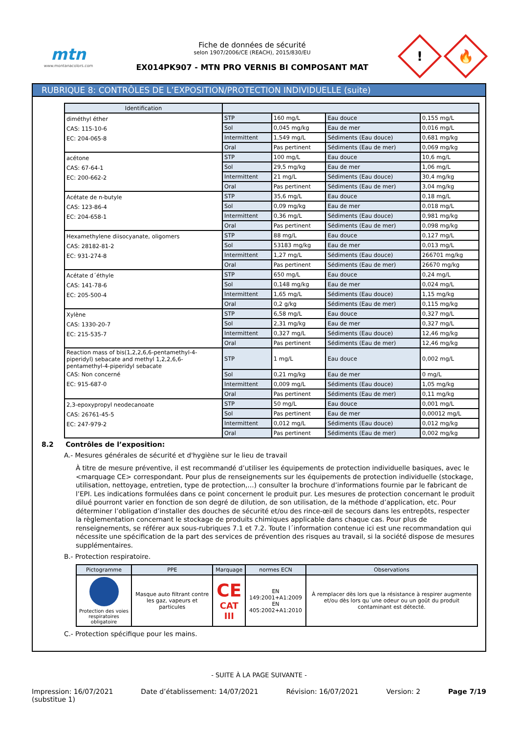mtn
www.montanacolors.com
Fiche de données de sécurité
selon 1907/2006/CE (REACH), 2015/830/EU
EX014PK907 - MTN PRO VERNIS BI COMPOSANT MAT
!
🔥
RUBRIQUE 8: CONTRÔLES DE L’EXPOSITION/PROTECTION INDIVIDUELLE (suite)
| Identification | | | | |
| --- | --- | --- | --- | --- |
| diméthyl éther CAS: 115-10-6 EC: 204-065-8 | STP | 160 mg/L | Eau douce | 0,155 mg/L |
| | Sol | 0,045 mg/kg | Eau de mer | 0,016 mg/L |
| | Intermittent | 1,549 mg/L | Sédiments (Eau douce) | 0,681 mg/kg |
| | Oral | Pas pertinent | Sédiments (Eau de mer) | 0,069 mg/kg |
| acétone CAS: 67-64-1 EC: 200-662-2 | STP | 100 mg/L | Eau douce | 10,6 mg/L |
| | Sol | 29,5 mg/kg | Eau de mer | 1,06 mg/L |
| | Intermittent | 21 mg/L | Sédiments (Eau douce) | 30,4 mg/kg |
| | Oral | Pas pertinent | Sédiments (Eau de mer) | 3,04 mg/kg |
| Acétate de n-butyle CAS: 123-86-4 EC: 204-658-1 | STP | 35,6 mg/L | Eau douce | 0,18 mg/L |
| | Sol | 0,09 mg/kg | Eau de mer | 0,018 mg/L |
| | Intermittent | 0,36 mg/L | Sédiments (Eau douce) | 0,981 mg/kg |
| | Oral | Pas pertinent | Sédiments (Eau de mer) | 0,098 mg/kg |
| Hexamethylene diisocyanate, oligomers CAS: 28182-81-2 EC: 931-274-8 | STP | 88 mg/L | Eau douce | 0,127 mg/L |
| | Sol | 53183 mg/kg | Eau de mer | 0,013 mg/L |
| | Intermittent | 1,27 mg/L | Sédiments (Eau douce) | 266701 mg/kg |
| | Oral | Pas pertinent | Sédiments (Eau de mer) | 26670 mg/kg |
| Acétate d´éthyle CAS: 141-78-6 EC: 205-500-4 | STP | 650 mg/L | Eau douce | 0,24 mg/L |
| | Sol | 0,148 mg/kg | Eau de mer | 0,024 mg/L |
| | Intermittent | 1,65 mg/L | Sédiments (Eau douce) | 1,15 mg/kg |
| | Oral | 0,2 g/kg | Sédiments (Eau de mer) | 0,115 mg/kg |
| Xylène CAS: 1330-20-7 EC: 215-535-7 | STP | 6,58 mg/L | Eau douce | 0,327 mg/L |
| | Sol | 2,31 mg/kg | Eau de mer | 0,327 mg/L |
| | Intermittent | 0,327 mg/L | Sédiments (Eau douce) | 12,46 mg/kg |
| | Oral | Pas pertinent | Sédiments (Eau de mer) | 12,46 mg/kg |
| Reaction mass of bis(1,2,2,6,6-pentamethyl-4-piperidyl) sebacate and methyl 1,2,2,6,6-pentamethyl-4-piperidyl sebacate CAS: Non concerné EC: 915-687-0 | STP | 1 mg/L | Eau douce | 0,002 mg/L |
| | Sol | 0,21 mg/kg | Eau de mer | 0 mg/L |
| | Intermittent | 0,009 mg/L | Sédiments (Eau douce) | 1,05 mg/kg |
| | Oral | Pas pertinent | Sédiments (Eau de mer) | 0,11 mg/kg |
| 2,3-epoxypropyl neodecanoate CAS: 26761-45-5 EC: 247-979-2 | STP | 50 mg/L | Eau douce | 0,001 mg/L |
| | Sol | Pas pertinent | Eau de mer | 0,00012 mg/L |
| | Intermittent | 0,012 mg/L | Sédiments (Eau douce) | 0,012 mg/kg |
| | Oral | Pas pertinent | Sédiments (Eau de mer) | 0,002 mg/kg |
8.2 Contrôles de l’exposition:
A.- Mesures générales de sécurité et d'hygiène sur le lieu de travail
À titre de mesure préventive, il est recommandé d’utiliser les équipements de protection individuelle basiques, avec le <marquage CE> correspondant. Pour plus de renseignements sur les équipements de protection individuelle (stockage, utilisation, nettoyage, entretien, type de protection,…) consulter la brochure d’informations fournie par le fabricant de l’EPI. Les indications formulées dans ce point concernent le produit pur. Les mesures de protection concernant le produit dilué pourront varier en fonction de son degré de dilution, de son utilisation, de la méthode d’application, etc. Pour déterminer l’obligation d’installer des douches de sécurité et/ou des rince-œil de secours dans les entrepôts, respecter la règlementation concernant le stockage de produits chimiques applicable dans chaque cas. Pour plus de renseignements, se référer aux sous-rubriques 7.1 et 7.2. Toute l´information contenue ici est une recommandation qui nécessite une spécification de la part des services de prévention des risques au travail, si la société dispose de mesures supplémentaires.
B.- Protection respiratoire.
| Pictogramme | PPE | Marquage | normes ECN | Observations |
| --- | --- | --- | --- | --- |
| Protection des voies respiratoires obligatoire | Masque auto filtrant contre les gaz, vapeurs et particules | CE CAT III | EN 149:2001+A1:2009 EN 405:2002+A1:2010 | À remplacer dès lors que la résistance à respirer augmente et/ou dès lors qu´une odeur ou un goût du produit contaminant est détecté. |
C.- Protection spécifique pour les mains.
- SUITE À LA PAGE SUIVANTE -
Impression: 16/07/2021
(substitue 1) Date d’établissement: 14/07/2021 Révision: 16/07/2021 Version: 2 Page 7/19